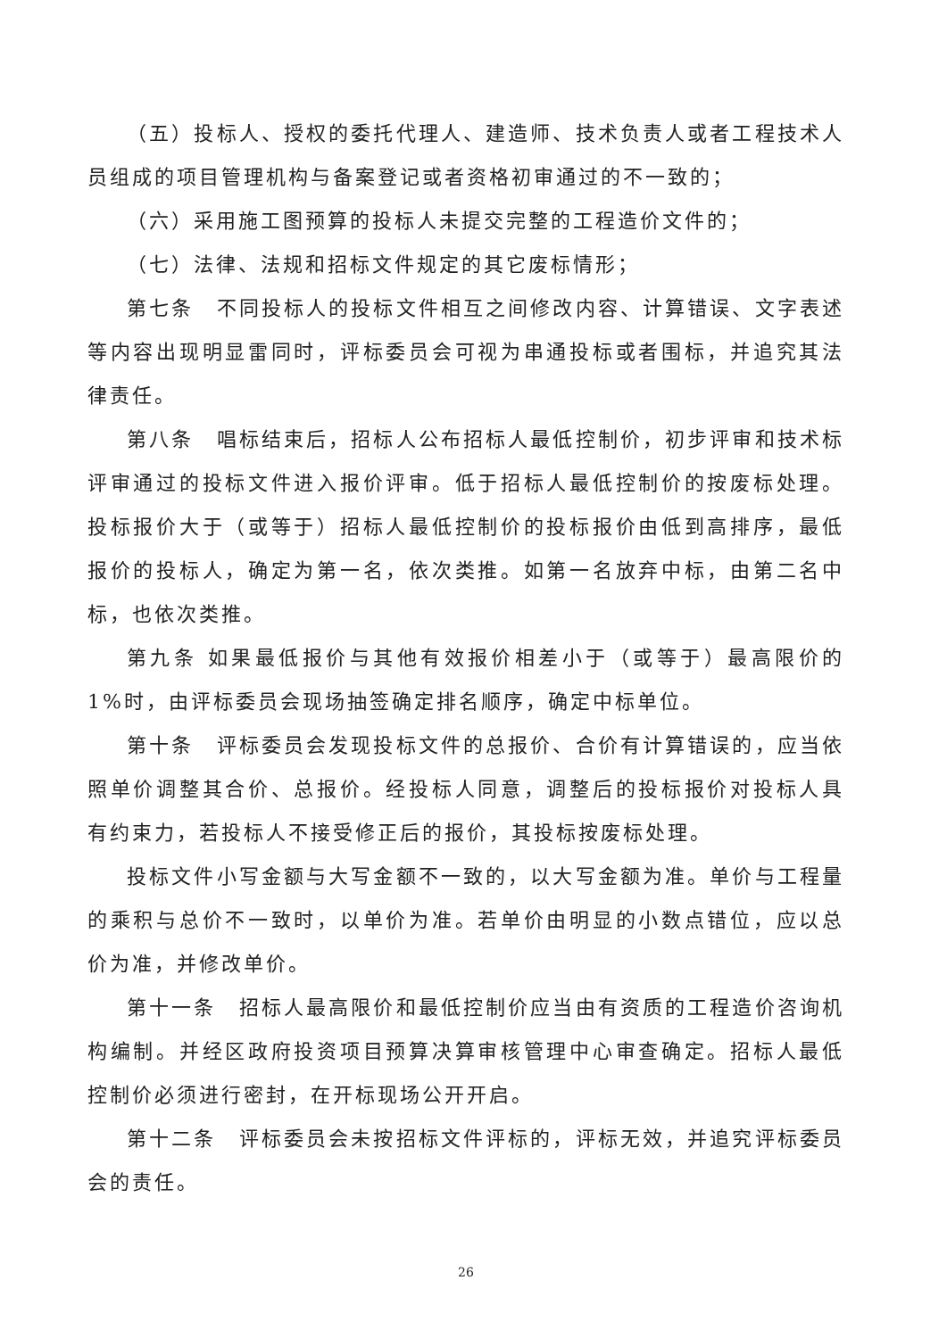（五）投标人、授权的委托代理人、建造师、技术负责人或者工程技术人员组成的项目管理机构与备案登记或者资格初审通过的不一致的；
（六）采用施工图预算的投标人未提交完整的工程造价文件的；
（七）法律、法规和招标文件规定的其它废标情形；
第七条　不同投标人的投标文件相互之间修改内容、计算错误、文字表述等内容出现明显雷同时，评标委员会可视为串通投标或者围标，并追究其法律责任。
第八条　唱标结束后，招标人公布招标人最低控制价，初步评审和技术标评审通过的投标文件进入报价评审。低于招标人最低控制价的按废标处理。投标报价大于（或等于）招标人最低控制价的投标报价由低到高排序，最低报价的投标人，确定为第一名，依次类推。如第一名放弃中标，由第二名中标，也依次类推。
第九条 如果最低报价与其他有效报价相差小于（或等于）最高限价的 1%时，由评标委员会现场抽签确定排名顺序，确定中标单位。
第十条　评标委员会发现投标文件的总报价、合价有计算错误的，应当依照单价调整其合价、总报价。经投标人同意，调整后的投标报价对投标人具有约束力，若投标人不接受修正后的报价，其投标按废标处理。
投标文件小写金额与大写金额不一致的，以大写金额为准。单价与工程量的乘积与总价不一致时，以单价为准。若单价由明显的小数点错位，应以总价为准，并修改单价。
第十一条　招标人最高限价和最低控制价应当由有资质的工程造价咨询机构编制。并经区政府投资项目预算决算审核管理中心审查确定。招标人最低控制价必须进行密封，在开标现场公开开启。
第十二条　评标委员会未按招标文件评标的，评标无效，并追究评标委员会的责任。
26